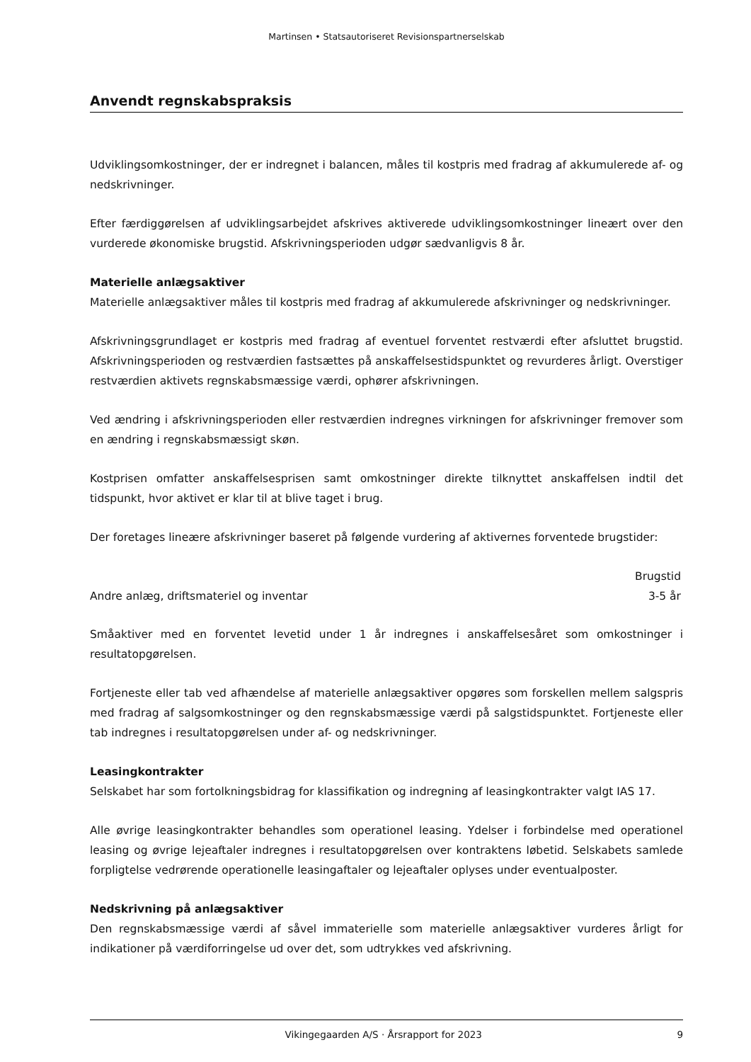Martinsen • Statsautoriseret Revisionspartnerselskab
Anvendt regnskabspraksis
Udviklingsomkostninger, der er indregnet i balancen, måles til kostpris med fradrag af akkumulerede af- og nedskrivninger.
Efter færdiggørelsen af udviklingsarbejdet afskrives aktiverede udviklingsomkostninger lineært over den vurderede økonomiske brugstid. Afskrivningsperioden udgør sædvanligvis 8 år.
Materielle anlægsaktiver
Materielle anlægsaktiver måles til kostpris med fradrag af akkumulerede afskrivninger og nedskrivninger.
Afskrivningsgrundlaget er kostpris med fradrag af eventuel forventet restværdi efter afsluttet brugstid. Afskrivningsperioden og restværdien fastsættes på anskaffelsestidspunktet og revurderes årligt. Overstiger restværdien aktivets regnskabsmæssige værdi, ophører afskrivningen.
Ved ændring i afskrivningsperioden eller restværdien indregnes virkningen for afskrivninger fremover som en ændring i regnskabsmæssigt skøn.
Kostprisen omfatter anskaffelsesprisen samt omkostninger direkte tilknyttet anskaffelsen indtil det tidspunkt, hvor aktivet er klar til at blive taget i brug.
Der foretages lineære afskrivninger baseret på følgende vurdering af aktivernes forventede brugstider:
| | Brugstid |
| --- | --- |
| Andre anlæg, driftsmateriel og inventar | 3-5 år |
Småaktiver med en forventet levetid under 1 år indregnes i anskaffelsesåret som omkostninger i resultatopgørelsen.
Fortjeneste eller tab ved afhændelse af materielle anlægsaktiver opgøres som forskellen mellem salgspris med fradrag af salgsomkostninger og den regnskabsmæssige værdi på salgstidspunktet. Fortjeneste eller tab indregnes i resultatopgørelsen under af- og nedskrivninger.
Leasingkontrakter
Selskabet har som fortolkningsbidrag for klassifikation og indregning af leasingkontrakter valgt IAS 17.
Alle øvrige leasingkontrakter behandles som operationel leasing. Ydelser i forbindelse med operationel leasing og øvrige lejeaftaler indregnes i resultatopgørelsen over kontraktens løbetid. Selskabets samlede forpligtelse vedrørende operationelle leasingaftaler og lejeaftaler oplyses under eventualposter.
Nedskrivning på anlægsaktiver
Den regnskabsmæssige værdi af såvel immaterielle som materielle anlægsaktiver vurderes årligt for indikationer på værdiforringelse ud over det, som udtrykkes ved afskrivning.
Vikingegaarden A/S · Årsrapport for 2023 9